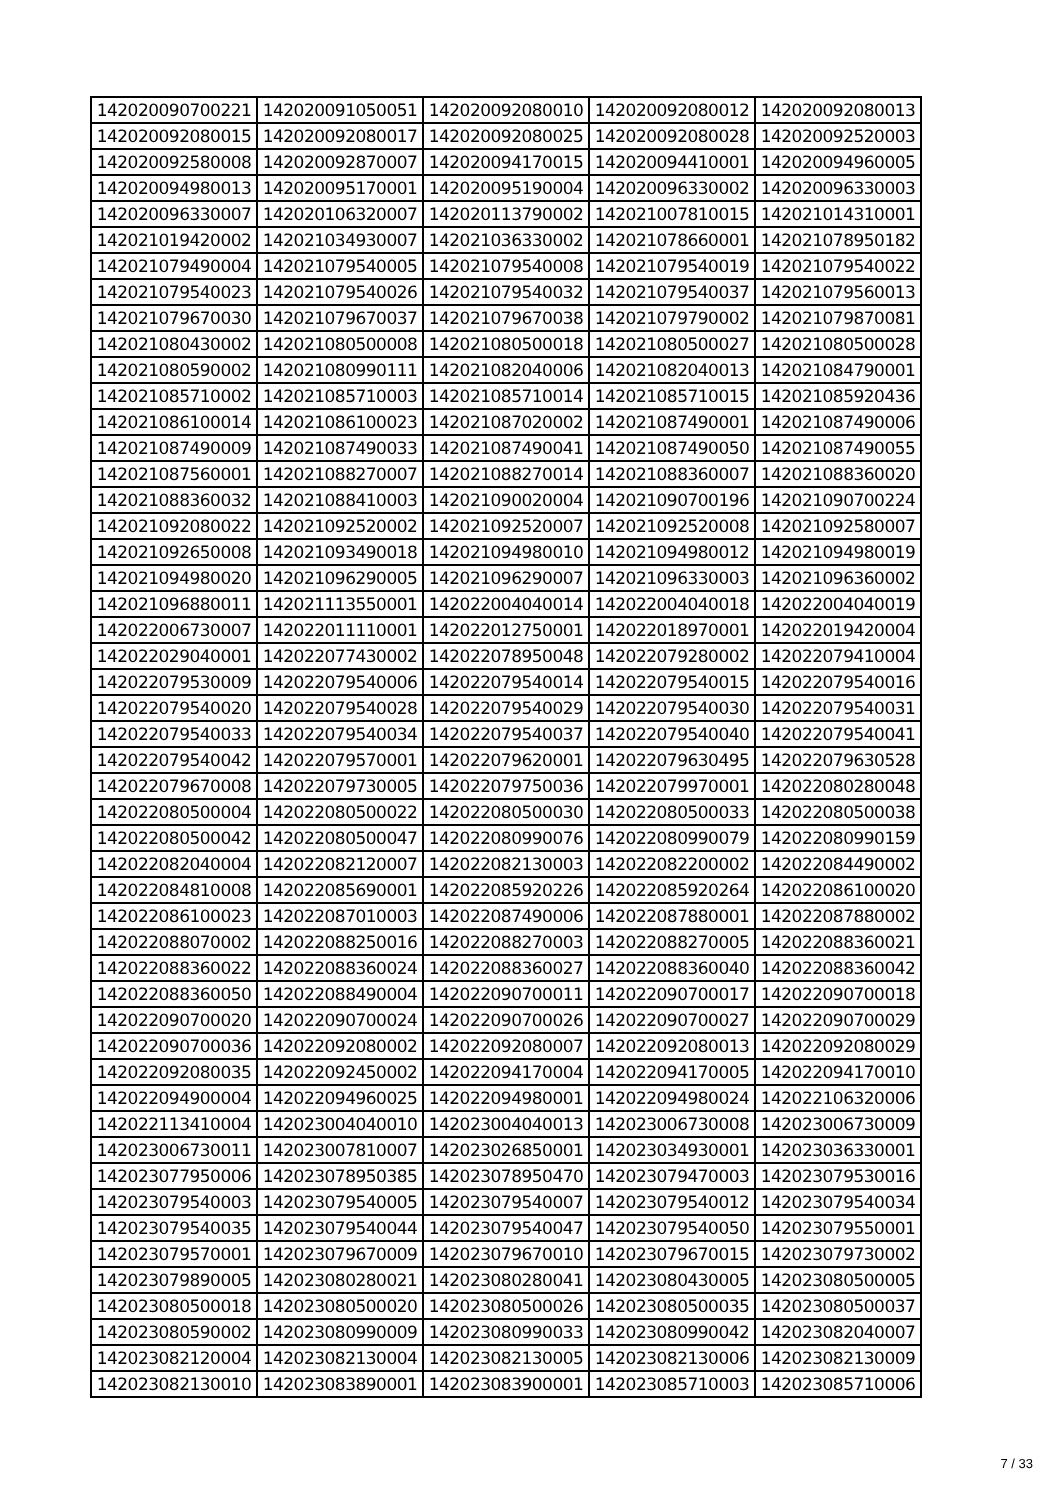| 142020090700221 | 142020091050051 | 142020092080010 | 142020092080012 | 142020092080013 |
| 142020092080015 | 142020092080017 | 142020092080025 | 142020092080028 | 142020092520003 |
| 142020092580008 | 142020092870007 | 142020094170015 | 142020094410001 | 142020094960005 |
| 142020094980013 | 142020095170001 | 142020095190004 | 142020096330002 | 142020096330003 |
| 142020096330007 | 142020106320007 | 142020113790002 | 142021007810015 | 142021014310001 |
| 142021019420002 | 142021034930007 | 142021036330002 | 142021078660001 | 142021078950182 |
| 142021079490004 | 142021079540005 | 142021079540008 | 142021079540019 | 142021079540022 |
| 142021079540023 | 142021079540026 | 142021079540032 | 142021079540037 | 142021079560013 |
| 142021079670030 | 142021079670037 | 142021079670038 | 142021079790002 | 142021079870081 |
| 142021080430002 | 142021080500008 | 142021080500018 | 142021080500027 | 142021080500028 |
| 142021080590002 | 142021080990111 | 142021082040006 | 142021082040013 | 142021084790001 |
| 142021085710002 | 142021085710003 | 142021085710014 | 142021085710015 | 142021085920436 |
| 142021086100014 | 142021086100023 | 142021087020002 | 142021087490001 | 142021087490006 |
| 142021087490009 | 142021087490033 | 142021087490041 | 142021087490050 | 142021087490055 |
| 142021087560001 | 142021088270007 | 142021088270014 | 142021088360007 | 142021088360020 |
| 142021088360032 | 142021088410003 | 142021090020004 | 142021090700196 | 142021090700224 |
| 142021092080022 | 142021092520002 | 142021092520007 | 142021092520008 | 142021092580007 |
| 142021092650008 | 142021093490018 | 142021094980010 | 142021094980012 | 142021094980019 |
| 142021094980020 | 142021096290005 | 142021096290007 | 142021096330003 | 142021096360002 |
| 142021096880011 | 142021113550001 | 142022004040014 | 142022004040018 | 142022004040019 |
| 142022006730007 | 142022011110001 | 142022012750001 | 142022018970001 | 142022019420004 |
| 142022029040001 | 142022077430002 | 142022078950048 | 142022079280002 | 142022079410004 |
| 142022079530009 | 142022079540006 | 142022079540014 | 142022079540015 | 142022079540016 |
| 142022079540020 | 142022079540028 | 142022079540029 | 142022079540030 | 142022079540031 |
| 142022079540033 | 142022079540034 | 142022079540037 | 142022079540040 | 142022079540041 |
| 142022079540042 | 142022079570001 | 142022079620001 | 142022079630495 | 142022079630528 |
| 142022079670008 | 142022079730005 | 142022079750036 | 142022079970001 | 142022080280048 |
| 142022080500004 | 142022080500022 | 142022080500030 | 142022080500033 | 142022080500038 |
| 142022080500042 | 142022080500047 | 142022080990076 | 142022080990079 | 142022080990159 |
| 142022082040004 | 142022082120007 | 142022082130003 | 142022082200002 | 142022084490002 |
| 142022084810008 | 142022085690001 | 142022085920226 | 142022085920264 | 142022086100020 |
| 142022086100023 | 142022087010003 | 142022087490006 | 142022087880001 | 142022087880002 |
| 142022088070002 | 142022088250016 | 142022088270003 | 142022088270005 | 142022088360021 |
| 142022088360022 | 142022088360024 | 142022088360027 | 142022088360040 | 142022088360042 |
| 142022088360050 | 142022088490004 | 142022090700011 | 142022090700017 | 142022090700018 |
| 142022090700020 | 142022090700024 | 142022090700026 | 142022090700027 | 142022090700029 |
| 142022090700036 | 142022092080002 | 142022092080007 | 142022092080013 | 142022092080029 |
| 142022092080035 | 142022092450002 | 142022094170004 | 142022094170005 | 142022094170010 |
| 142022094900004 | 142022094960025 | 142022094980001 | 142022094980024 | 142022106320006 |
| 142022113410004 | 142023004040010 | 142023004040013 | 142023006730008 | 142023006730009 |
| 142023006730011 | 142023007810007 | 142023026850001 | 142023034930001 | 142023036330001 |
| 142023077950006 | 142023078950385 | 142023078950470 | 142023079470003 | 142023079530016 |
| 142023079540003 | 142023079540005 | 142023079540007 | 142023079540012 | 142023079540034 |
| 142023079540035 | 142023079540044 | 142023079540047 | 142023079540050 | 142023079550001 |
| 142023079570001 | 142023079670009 | 142023079670010 | 142023079670015 | 142023079730002 |
| 142023079890005 | 142023080280021 | 142023080280041 | 142023080430005 | 142023080500005 |
| 142023080500018 | 142023080500020 | 142023080500026 | 142023080500035 | 142023080500037 |
| 142023080590002 | 142023080990009 | 142023080990033 | 142023080990042 | 142023082040007 |
| 142023082120004 | 142023082130004 | 142023082130005 | 142023082130006 | 142023082130009 |
| 142023082130010 | 142023083890001 | 142023083900001 | 142023085710003 | 142023085710006 |
7 / 33